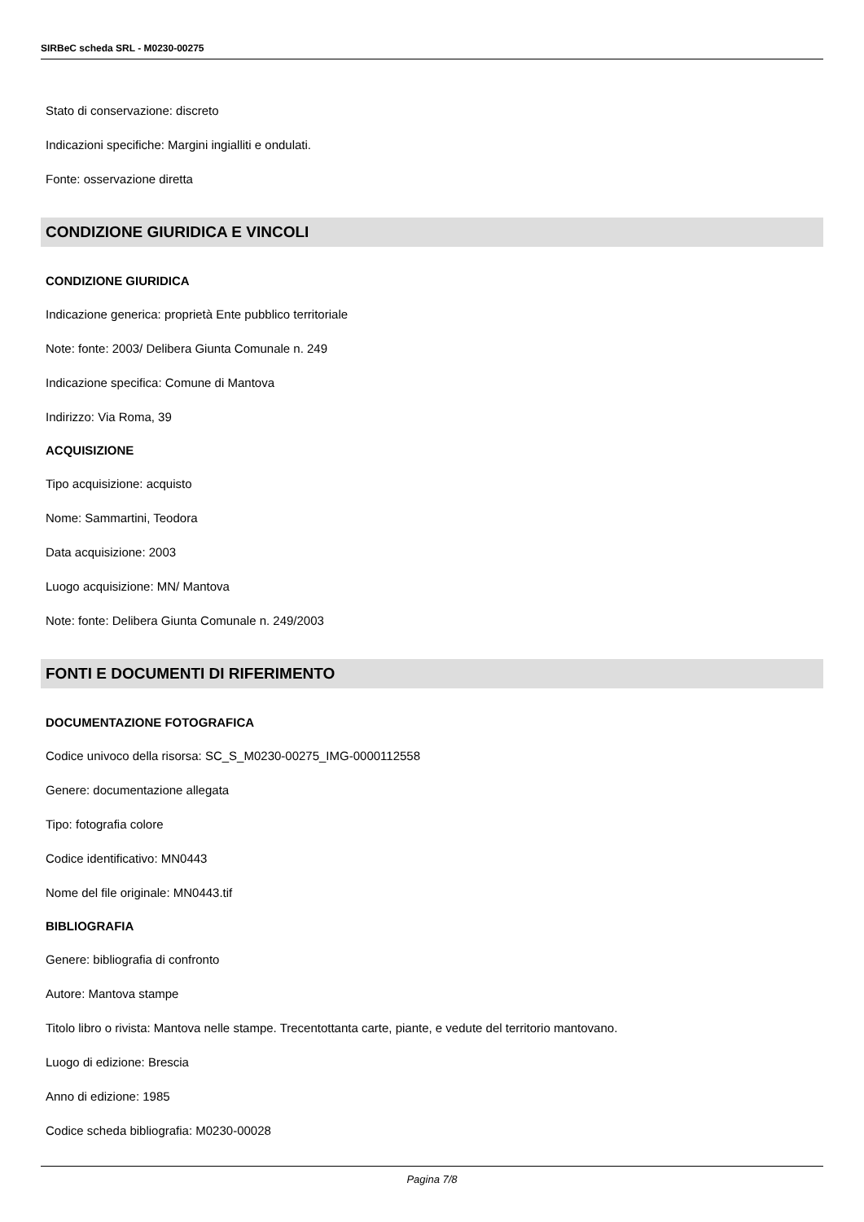SIRBeC scheda SRL - M0230-00275
Stato di conservazione: discreto
Indicazioni specifiche: Margini ingialliti e ondulati.
Fonte: osservazione diretta
CONDIZIONE GIURIDICA E VINCOLI
CONDIZIONE GIURIDICA
Indicazione generica: proprietà Ente pubblico territoriale
Note: fonte: 2003/ Delibera Giunta Comunale n. 249
Indicazione specifica: Comune di Mantova
Indirizzo: Via Roma, 39
ACQUISIZIONE
Tipo acquisizione: acquisto
Nome: Sammartini, Teodora
Data acquisizione: 2003
Luogo acquisizione: MN/ Mantova
Note: fonte: Delibera Giunta Comunale n. 249/2003
FONTI E DOCUMENTI DI RIFERIMENTO
DOCUMENTAZIONE FOTOGRAFICA
Codice univoco della risorsa: SC_S_M0230-00275_IMG-0000112558
Genere: documentazione allegata
Tipo: fotografia colore
Codice identificativo: MN0443
Nome del file originale: MN0443.tif
BIBLIOGRAFIA
Genere: bibliografia di confronto
Autore: Mantova stampe
Titolo libro o rivista: Mantova nelle stampe. Trecentottanta carte, piante, e vedute del territorio mantovano.
Luogo di edizione: Brescia
Anno di edizione: 1985
Codice scheda bibliografia: M0230-00028
Pagina 7/8